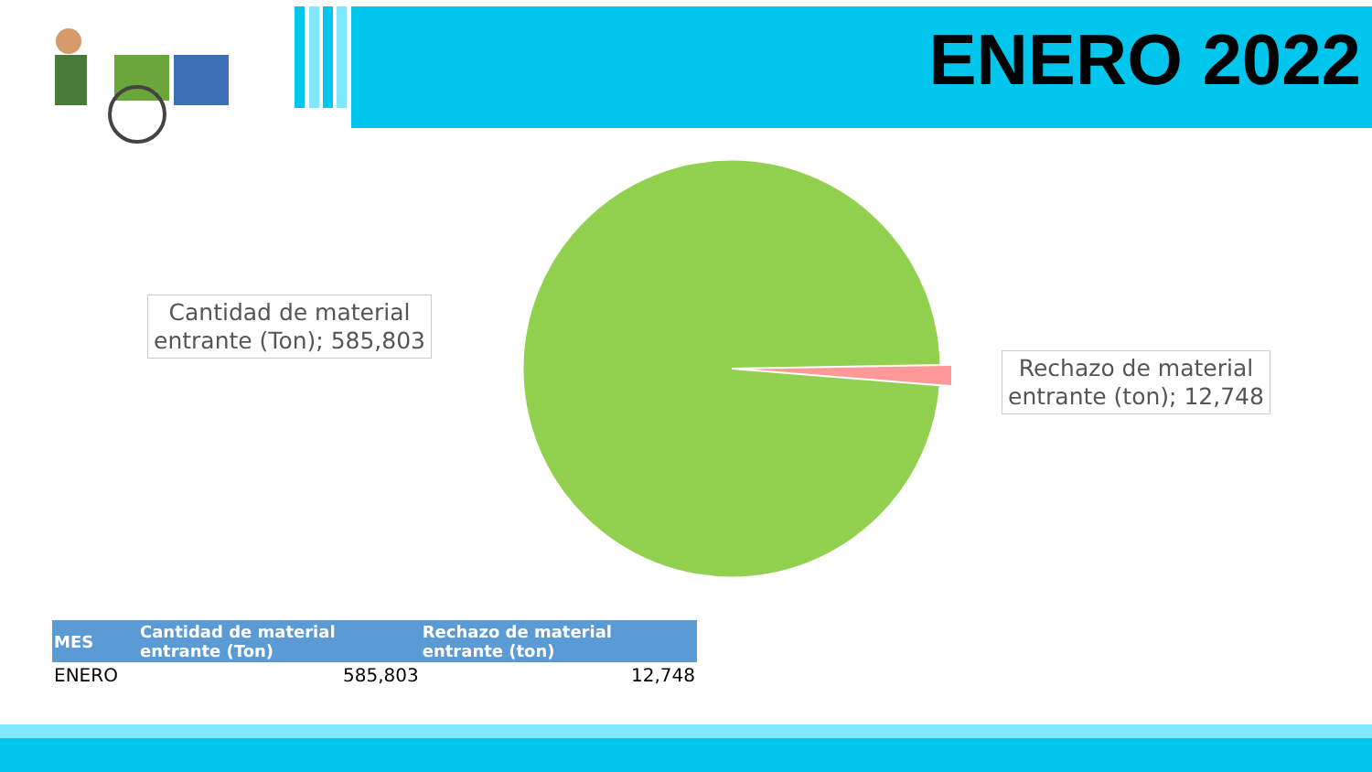ENERO 2022
Cantidad de material
entrante (Ton); 585,803
Rechazo de material
entrante (ton); 12,748
| MES | Cantidad de material entrante (Ton) | Rechazo de material entrante (ton) |
| --- | --- | --- |
| ENERO | 585,803 | 12,748 |